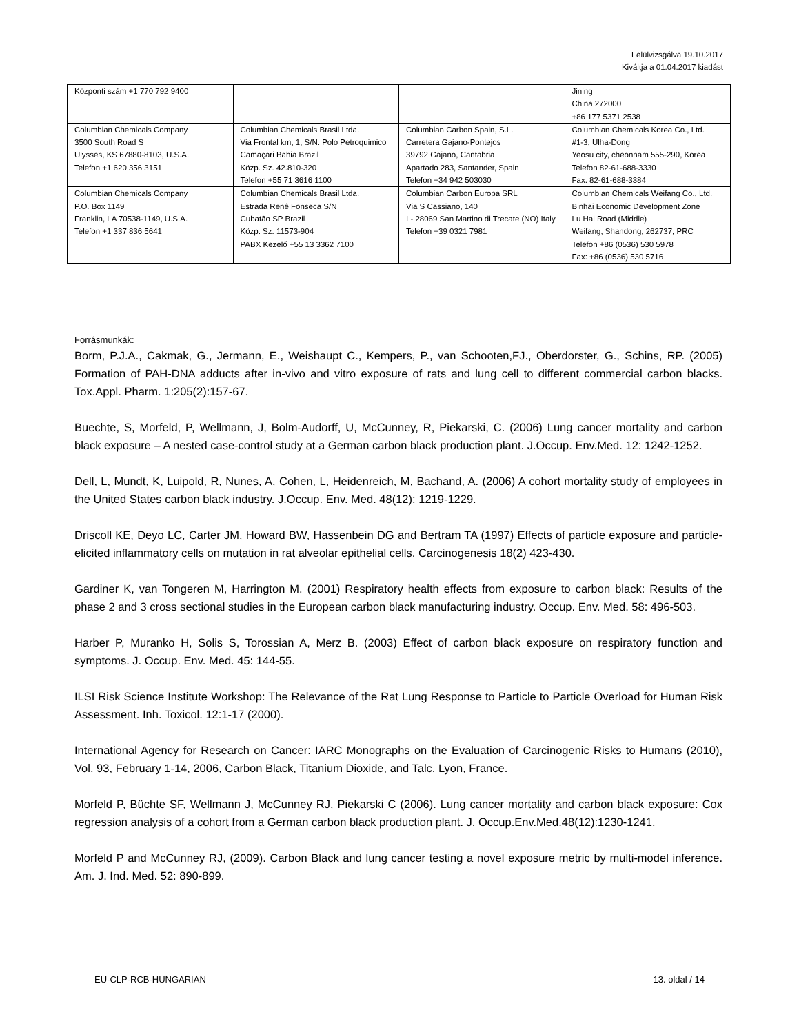Felülvizsgálva 19.10.2017
Kiváltja a 01.04.2017 kiadást
| Központi szám +1 770 792 9400 | | | Jining China 272000 +86 177 5371 2538 |
| Columbian Chemicals Company 3500 South Road S Ulysses, KS 67880-8103, U.S.A. Telefon +1 620 356 3151 | Columbian Chemicals Brasil Ltda. Via Frontal km, 1, S/N. Polo Petroquimico Camaçari Bahia Brazil Közp. Sz. 42.810-320 Telefon +55 71 3616 1100 | Columbian Carbon Spain, S.L. Carretera Gajano-Pontejos 39792 Gajano, Cantabria Apartado 283, Santander, Spain Telefon +34 942 503030 | Columbian Chemicals Korea Co., Ltd. #1-3, Ulha-Dong Yeosu city, cheonnam 555-290, Korea Telefon 82-61-688-3330 Fax: 82-61-688-3384 |
| Columbian Chemicals Company P.O. Box 1149 Franklin, LA 70538-1149, U.S.A. Telefon +1 337 836 5641 | Columbian Chemicals Brasil Ltda. Estrada Renê Fonseca S/N Cubatão SP Brazil Közp. Sz. 11573-904 PABX Kezelő +55 13 3362 7100 | Columbian Carbon Europa SRL Via S Cassiano, 140 I - 28069 San Martino di Trecate (NO) Italy Telefon +39 0321 7981 | Columbian Chemicals Weifang Co., Ltd. Binhai Economic Development Zone Lu Hai Road (Middle) Weifang, Shandong, 262737, PRC Telefon +86 (0536) 530 5978 Fax: +86 (0536) 530 5716 |
Forrásmunkák:
Borm, P.J.A., Cakmak, G., Jermann, E., Weishaupt C., Kempers, P., van Schooten,FJ., Oberdorster, G., Schins, RP. (2005) Formation of PAH-DNA adducts after in-vivo and vitro exposure of rats and lung cell to different commercial carbon blacks. Tox.Appl. Pharm. 1:205(2):157-67.
Buechte, S, Morfeld, P, Wellmann, J, Bolm-Audorff, U, McCunney, R, Piekarski, C. (2006) Lung cancer mortality and carbon black exposure – A nested case-control study at a German carbon black production plant. J.Occup. Env.Med. 12: 1242-1252.
Dell, L, Mundt, K, Luipold, R, Nunes, A, Cohen, L, Heidenreich, M, Bachand, A. (2006) A cohort mortality study of employees in the United States carbon black industry. J.Occup. Env. Med. 48(12): 1219-1229.
Driscoll KE, Deyo LC, Carter JM, Howard BW, Hassenbein DG and Bertram TA (1997) Effects of particle exposure and particle-elicited inflammatory cells on mutation in rat alveolar epithelial cells. Carcinogenesis 18(2) 423-430.
Gardiner K, van Tongeren M, Harrington M. (2001) Respiratory health effects from exposure to carbon black: Results of the phase 2 and 3 cross sectional studies in the European carbon black manufacturing industry. Occup. Env. Med. 58: 496-503.
Harber P, Muranko H, Solis S, Torossian A, Merz B. (2003) Effect of carbon black exposure on respiratory function and symptoms. J. Occup. Env. Med. 45: 144-55.
ILSI Risk Science Institute Workshop: The Relevance of the Rat Lung Response to Particle to Particle Overload for Human Risk Assessment. Inh. Toxicol. 12:1-17 (2000).
International Agency for Research on Cancer: IARC Monographs on the Evaluation of Carcinogenic Risks to Humans (2010), Vol. 93, February 1-14, 2006, Carbon Black, Titanium Dioxide, and Talc. Lyon, France.
Morfeld P, Büchte SF, Wellmann J, McCunney RJ, Piekarski C (2006). Lung cancer mortality and carbon black exposure: Cox regression analysis of a cohort from a German carbon black production plant. J. Occup.Env.Med.48(12):1230-1241.
Morfeld P and McCunney RJ, (2009). Carbon Black and lung cancer testing a novel exposure metric by multi-model inference. Am. J. Ind. Med. 52: 890-899.
EU-CLP-RCB-HUNGARIAN 13. oldal / 14